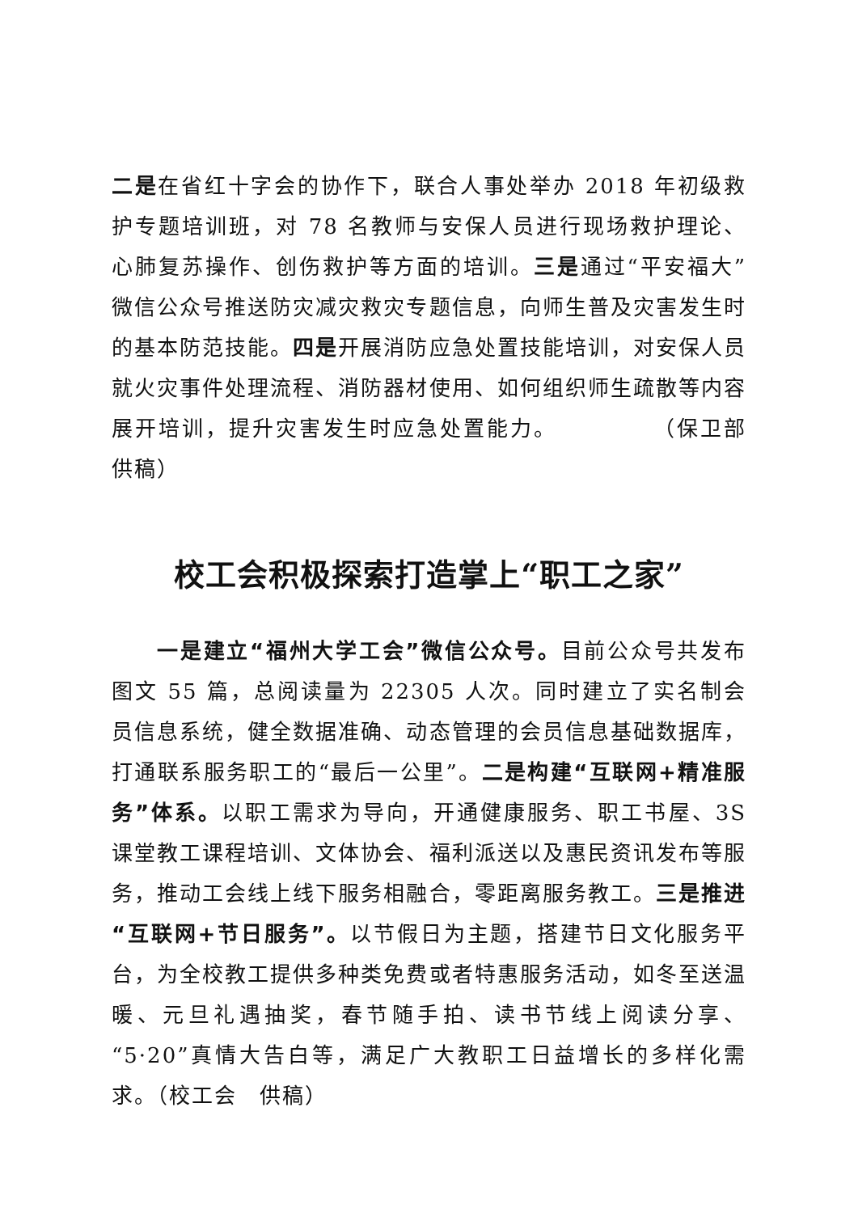二是在省红十字会的协作下，联合人事处举办 2018 年初级救护专题培训班，对 78 名教师与安保人员进行现场救护理论、心肺复苏操作、创伤救护等方面的培训。三是通过“平安福大”微信公众号推送防灾减灾救灾专题信息，向师生普及灾害发生时的基本防范技能。四是开展消防应急处置技能培训，对安保人员就火灾事件处理流程、消防器材使用、如何组织师生疏散等内容展开培训，提升灾害发生时应急处置能力。　　　　　（保卫部　供稿）
校工会积极探索打造掌上“职工之家”
一是建立“福州大学工会”微信公众号。目前公众号共发布图文 55 篇，总阅读量为 22305 人次。同时建立了实名制会员信息系统，健全数据准确、动态管理的会员信息基础数据库，打通联系服务职工的“最后一公里”。二是构建“互联网+精准服务”体系。以职工需求为导向，开通健康服务、职工书屋、3S 课堂教工课程培训、文体协会、福利派送以及惠民资讯发布等服务，推动工会线上线下服务相融合，零距离服务教工。三是推进“互联网+节日服务”。以节假日为主题，搭建节日文化服务平台，为全校教工提供多种类免费或者特惠服务活动，如冬至送温暖、元旦礼遇抽奖，春节随手拍、读书节线上阅读分享、“5·20”真情大告白等，满足广大教职工日益增长的多样化需求。（校工会　供稿）